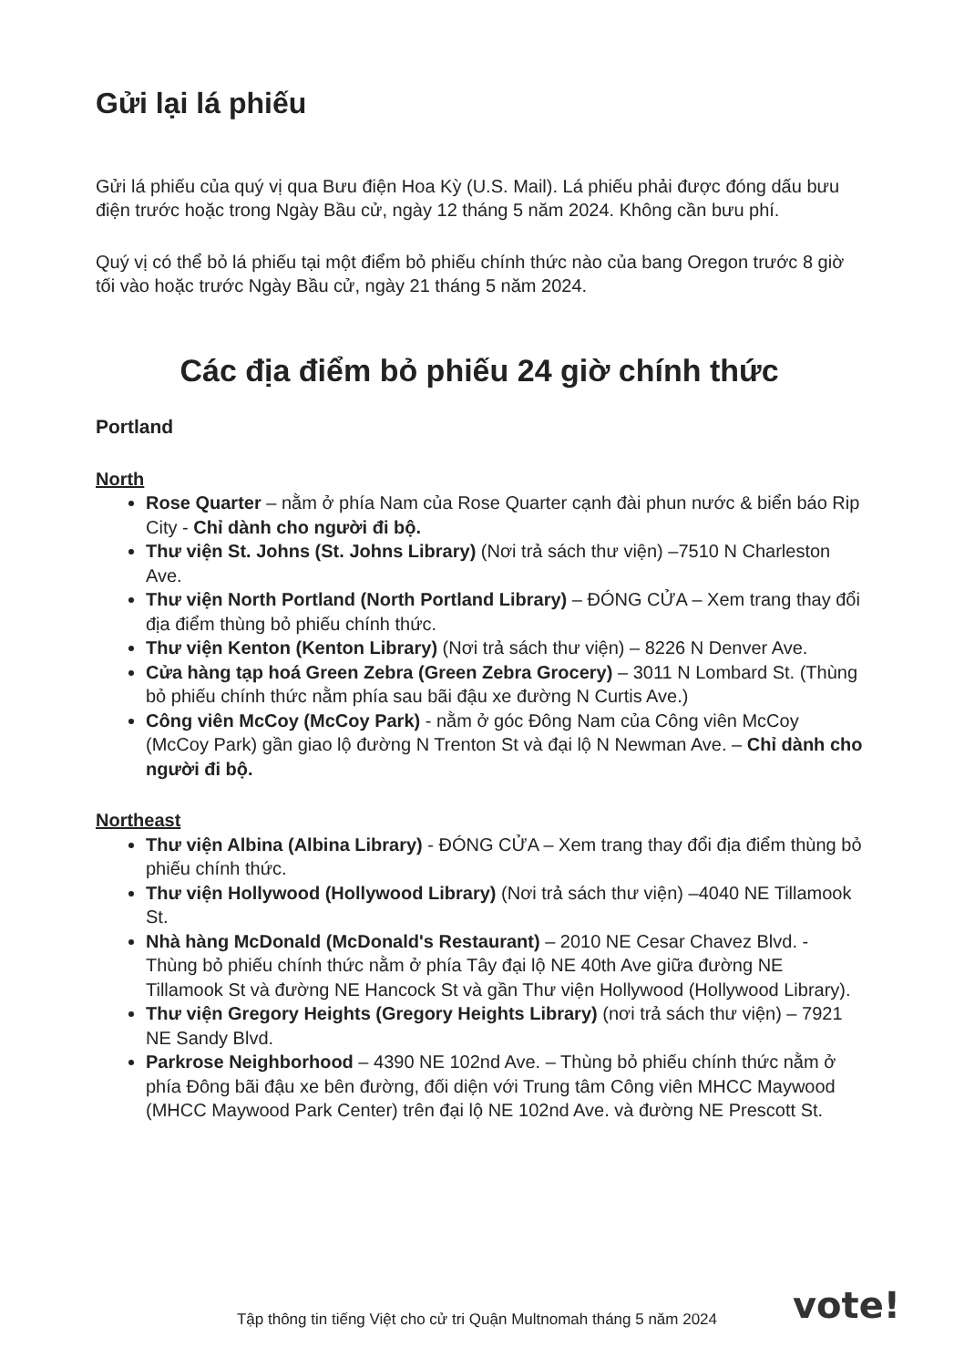Gửi lại lá phiếu
Gửi lá phiếu của quý vị qua Bưu điện Hoa Kỳ (U.S. Mail). Lá phiếu phải được đóng dấu bưu điện trước hoặc trong Ngày Bầu cử, ngày 12 tháng 5 năm 2024. Không cần bưu phí.
Quý vị có thể bỏ lá phiếu tại một điểm bỏ phiếu chính thức nào của bang Oregon trước 8 giờ tối vào hoặc trước Ngày Bầu cử, ngày 21 tháng 5 năm 2024.
Các địa điểm bỏ phiếu 24 giờ chính thức
Portland
North
Rose Quarter – nằm ở phía Nam của Rose Quarter cạnh đài phun nước & biển báo Rip City - Chỉ dành cho người đi bộ.
Thư viện St. Johns (St. Johns Library) (Nơi trả sách thư viện) –7510 N Charleston Ave.
Thư viện North Portland (North Portland Library) – ĐÓNG CỬA – Xem trang thay đổi địa điểm thùng bỏ phiếu chính thức.
Thư viện Kenton (Kenton Library) (Nơi trả sách thư viện) – 8226 N Denver Ave.
Cửa hàng tạp hoá Green Zebra (Green Zebra Grocery) – 3011 N Lombard St. (Thùng bỏ phiếu chính thức nằm phía sau bãi đậu xe đường N Curtis Ave.)
Công viên McCoy (McCoy Park) - nằm ở góc Đông Nam của Công viên McCoy (McCoy Park) gần giao lộ đường N Trenton St và đại lộ N Newman Ave. – Chỉ dành cho người đi bộ.
Northeast
Thư viện Albina (Albina Library) - ĐÓNG CỬA – Xem trang thay đổi địa điểm thùng bỏ phiếu chính thức.
Thư viện Hollywood (Hollywood Library) (Nơi trả sách thư viện) –4040 NE Tillamook St.
Nhà hàng McDonald (McDonald's Restaurant) – 2010 NE Cesar Chavez Blvd. - Thùng bỏ phiếu chính thức nằm ở phía Tây đại lộ NE 40th Ave giữa đường NE Tillamook St và đường NE Hancock St và gần Thư viện Hollywood (Hollywood Library).
Thư viện Gregory Heights (Gregory Heights Library) (nơi trả sách thư viện) – 7921 NE Sandy Blvd.
Parkrose Neighborhood – 4390 NE 102nd Ave. – Thùng bỏ phiếu chính thức nằm ở phía Đông bãi đậu xe bên đường, đối diện với Trung tâm Công viên MHCC Maywood (MHCC Maywood Park Center) trên đại lộ NE 102nd Ave. và đường NE Prescott St.
Tập thông tin tiếng Việt cho cử tri Quận Multnomah tháng 5 năm 2024 vote!